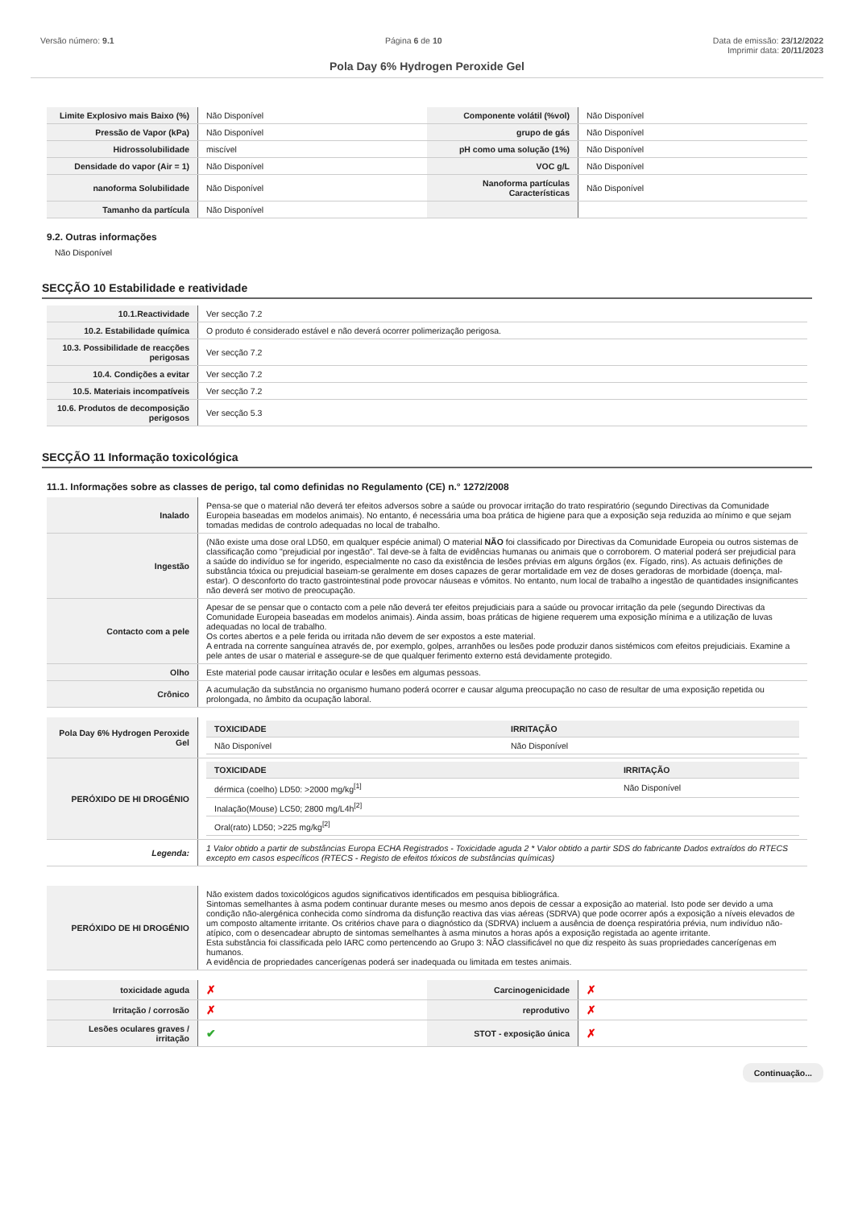Versão número: 9.1 Página 6 de 10 Data de emissão: 23/12/2022
Imprimir data: 20/11/2023
Pola Day 6% Hydrogen Peroxide Gel
| Limite Explosivo mais Baixo (%) | Não Disponível | Componente volátil (%vol) | Não Disponível |
| Pressão de Vapor (kPa) | Não Disponível | grupo de gás | Não Disponível |
| Hidrossolubilidade | miscível | pH como uma solução (1%) | Não Disponível |
| Densidade do vapor (Air = 1) | Não Disponível | VOC g/L | Não Disponível |
| nanoforma Solubilidade | Não Disponível | Nanoforma partículas Características | Não Disponível |
| Tamanho da partícula | Não Disponível | | |
9.2. Outras informações
Não Disponível
SECÇÃO 10 Estabilidade e reatividade
| 10.1.Reactividade | Ver secção 7.2 |
| 10.2. Estabilidade química | O produto é considerado estável e não deverá ocorrer polimerização perigosa. |
| 10.3. Possibilidade de reacções perigosas | Ver secção 7.2 |
| 10.4. Condições a evitar | Ver secção 7.2 |
| 10.5. Materiais incompatíveis | Ver secção 7.2 |
| 10.6. Produtos de decomposição perigosos | Ver secção 5.3 |
SECÇÃO 11 Informação toxicológica
11.1. Informações sobre as classes de perigo, tal como definidas no Regulamento (CE) n.° 1272/2008
| Inalado | Pensa-se que o material não deverá ter efeitos adversos sobre a saúde ou provocar irritação do trato respiratório (segundo Directivas da Comunidade Europeia baseadas em modelos animais). No entanto, é necessária uma boa prática de higiene para que a exposição seja reduzida ao mínimo e que sejam tomadas medidas de controlo adequadas no local de trabalho. |
| Ingestão | (Não existe uma dose oral LD50, em qualquer espécie animal) O material NÃO foi classificado por Directivas da Comunidade Europeia ou outros sistemas de classificação como "prejudicial por ingestão". Tal deve-se à falta de evidências humanas ou animais que o corroborem. O material poderá ser prejudicial para a saúde do indivíduo se for ingerido, especialmente no caso da existência de lesões prévias em alguns órgãos (ex. Fígado, rins). As actuais definições de substância tóxica ou prejudicial baseiam-se geralmente em doses capazes de gerar mortalidade em vez de doses geradoras de morbidade (doença, mal-estar). O desconforto do tracto gastrointestinal pode provocar náuseas e vómitos. No entanto, num local de trabalho a ingestão de quantidades insignificantes não deverá ser motivo de preocupação. |
| Contacto com a pele | Apesar de se pensar que o contacto com a pele não deverá ter efeitos prejudiciais para a saúde ou provocar irritação da pele (segundo Directivas da Comunidade Europeia baseadas em modelos animais). Ainda assim, boas práticas de higiene requerem uma exposição mínima e a utilização de luvas adequadas no local de trabalho. Os cortes abertos e a pele ferida ou irritada não devem de ser expostos a este material. A entrada na corrente sanguínea através de, por exemplo, golpes, arranhões ou lesões pode produzir danos sistémicos com efeitos prejudiciais. Examine a pele antes de usar o material e assegure-se de que qualquer ferimento externo está devidamente protegido. |
| Olho | Este material pode causar irritação ocular e lesões em algumas pessoas. |
| Crônico | A acumulação da substância no organismo humano poderá ocorrer e causar alguma preocupação no caso de resultar de uma exposição repetida ou prolongada, no âmbito da ocupação laboral. |
| Pola Day 6% Hydrogen Peroxide Gel | / TOXICIDADE / IRRITAÇÃO / / --- / --- / / Não Disponível / Não Disponível / |
| PERÓXIDO DE HI DROGÉNIO | / TOXICIDADE / IRRITAÇÃO / / --- / --- / / dérmica (coelho) LD50: >2000 mg/kg<sup>[1]</sup> / Não Disponível / / Inalação(Mouse) LC50; 2800 mg/L4h<sup>[2]</sup> / / / Oral(rato) LD50; >225 mg/kg<sup>[2]</sup> / / |
| Legenda: | 1 Valor obtido a partir de substâncias Europa ECHA Registrados - Toxicidade aguda 2 * Valor obtido a partir SDS do fabricante Dados extraídos do RTECS excepto em casos específicos (RTECS - Registo de efeitos tóxicos de substâncias químicas) |
| PERÓXIDO DE HI DROGÉNIO | Não existem dados toxicológicos agudos significativos identificados em pesquisa bibliográfica. Sintomas semelhantes à asma podem continuar durante meses ou mesmo anos depois de cessar a exposição ao material. Isto pode ser devido a uma condição não-alergénica conhecida como síndroma da disfunção reactiva das vias aéreas (SDRVA) que pode ocorrer após a exposição a níveis elevados de um composto altamente irritante. Os critérios chave para o diagnóstico da (SDRVA) incluem a ausência de doença respiratória prévia, num indivíduo não-atípico, com o desencadear abrupto de sintomas semelhantes à asma minutos a horas após a exposição registada ao agente irritante. Esta substância foi classificada pelo IARC como pertencendo ao Grupo 3: NÃO classificável no que diz respeito às suas propriedades cancerígenas em humanos. A evidência de propriedades cancerígenas poderá ser inadequada ou limitada em testes animais. |
| toxicidade aguda | ✗ | Carcinogenicidade | ✗ |
| Irritação / corrosão | ✗ | reprodutivo | ✗ |
| Lesões oculares graves / irritação | ✔ | STOT - exposição única | ✗ |
Continuação...